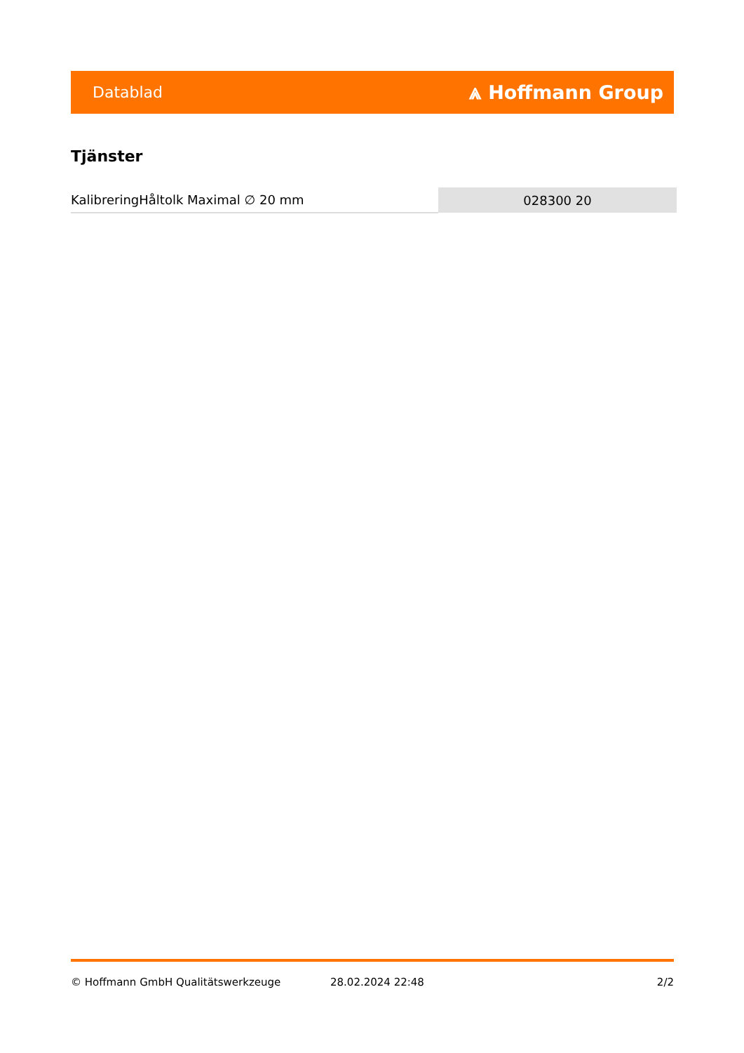Datablad ⩓ Hoffmann Group
Tjänster
| KalibreringHåltolk Maximal ∅ 20 mm | 028300 20 |
© Hoffmann GmbH Qualitätswerkzeuge 28.02.2024 22:48 2/2